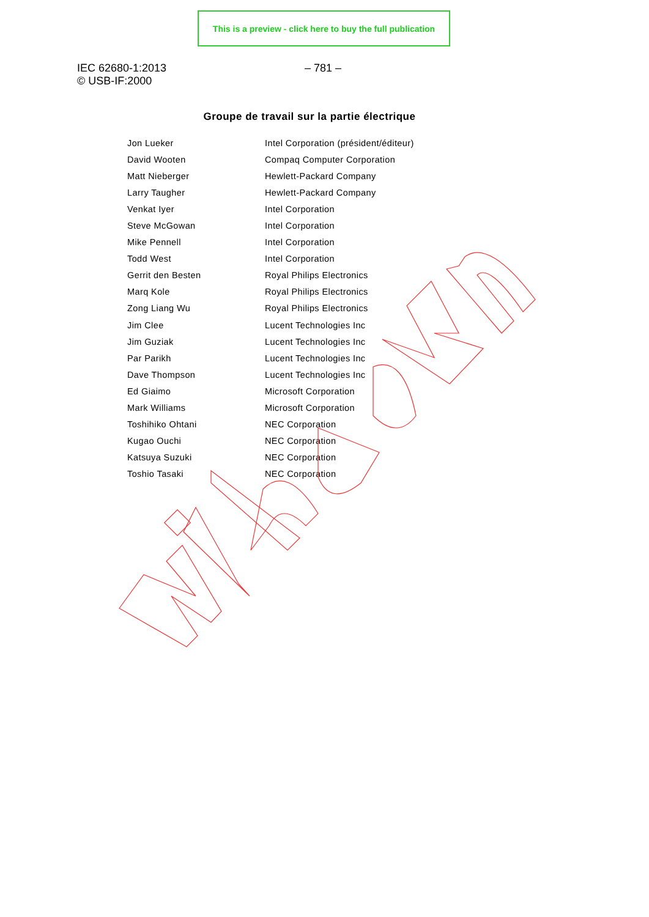This is a preview - click here to buy the full publication
IEC 62680-1:2013
© USB-IF:2000
– 781 –
Groupe de travail sur la partie électrique
| Jon Lueker | Intel Corporation (président/éditeur) |
| David Wooten | Compaq Computer Corporation |
| Matt Nieberger | Hewlett-Packard Company |
| Larry Taugher | Hewlett-Packard Company |
| Venkat Iyer | Intel Corporation |
| Steve McGowan | Intel Corporation |
| Mike Pennell | Intel Corporation |
| Todd West | Intel Corporation |
| Gerrit den Besten | Royal Philips Electronics |
| Marq Kole | Royal Philips Electronics |
| Zong Liang Wu | Royal Philips Electronics |
| Jim Clee | Lucent Technologies Inc |
| Jim Guziak | Lucent Technologies Inc |
| Par Parikh | Lucent Technologies Inc |
| Dave Thompson | Lucent Technologies Inc |
| Ed Giaimo | Microsoft Corporation |
| Mark Williams | Microsoft Corporation |
| Toshihiko Ohtani | NEC Corporation |
| Kugao Ouchi | NEC Corporation |
| Katsuya Suzuki | NEC Corporation |
| Toshio Tasaki | NEC Corporation |